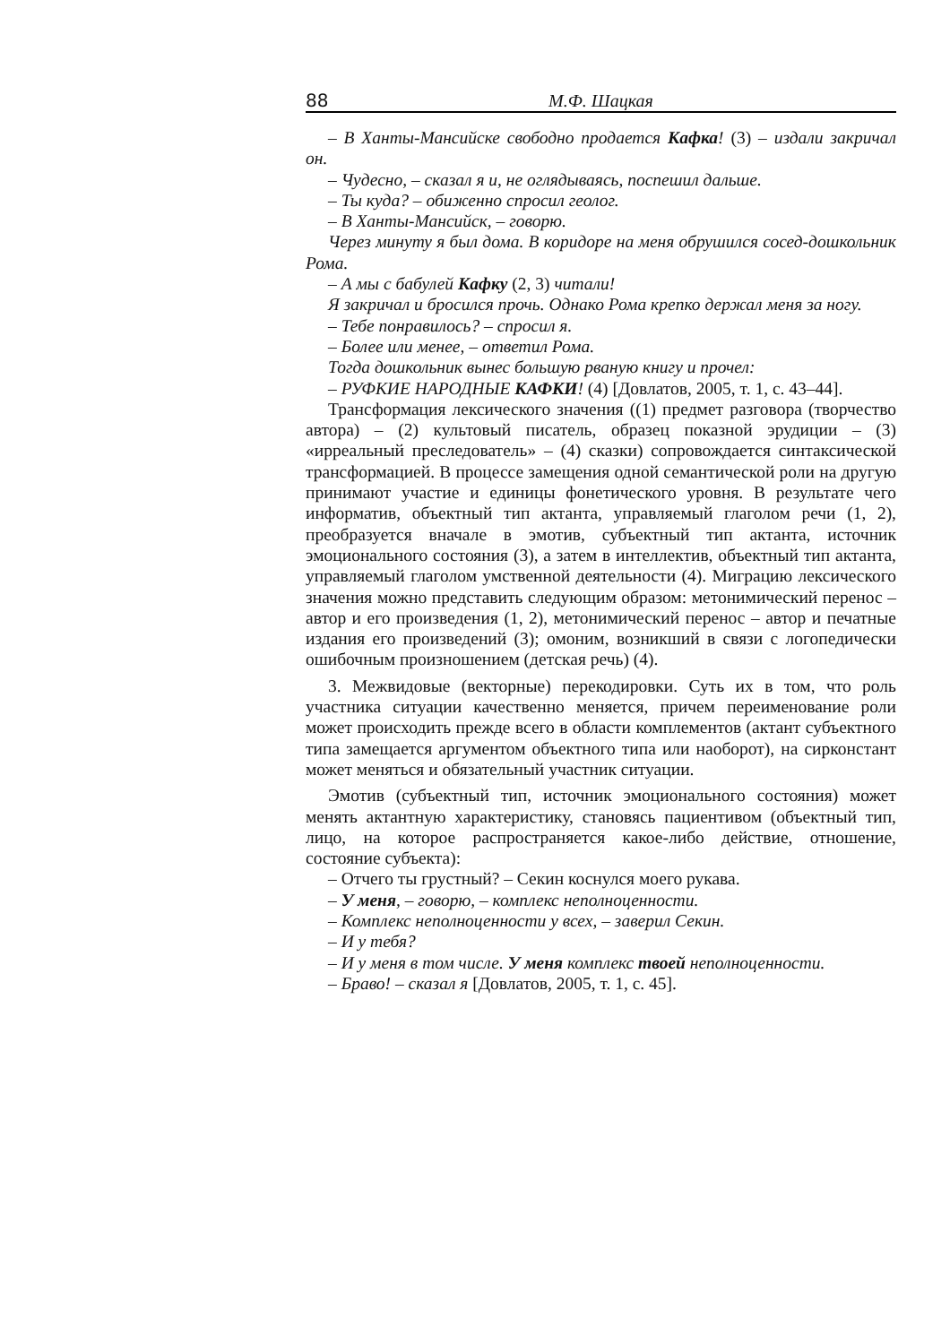88 М.Ф. Шацкая
– В Ханты-Мансийске свободно продается Кафка! (3) – издали закричал он.
– Чудесно, – сказал я и, не оглядываясь, поспешил дальше.
– Ты куда? – обиженно спросил геолог.
– В Ханты-Мансийск, – говорю.
Через минуту я был дома. В коридоре на меня обрушился сосед-дошкольник Рома.
– А мы с бабулей Кафку (2, 3) читали!
Я закричал и бросился прочь. Однако Рома крепко держал меня за ногу.
– Тебе понравилось? – спросил я.
– Более или менее, – ответил Рома.
Тогда дошкольник вынес большую рваную книгу и прочел:
– РУФКИЕ НАРОДНЫЕ КАФКИ! (4) [Довлатов, 2005, т. 1, с. 43–44].
Трансформация лексического значения ((1) предмет разговора (творчество автора) – (2) культовый писатель, образец показной эрудиции – (3) «ирреальный преследователь» – (4) сказки) сопровождается синтаксической трансформацией. В процессе замещения одной семантической роли на другую принимают участие и единицы фонетического уровня. В результате чего информатив, объектный тип актанта, управляемый глаголом речи (1, 2), преобразуется вначале в эмотив, субъектный тип актанта, источник эмоционального состояния (3), а затем в интеллектив, объектный тип актанта, управляемый глаголом умственной деятельности (4). Миграцию лексического значения можно представить следующим образом: метонимический перенос – автор и его произведения (1, 2), метонимический перенос – автор и печатные издания его произведений (3); омоним, возникший в связи с логопедически ошибочным произношением (детская речь) (4).
3. Межвидовые (векторные) перекодировки. Суть их в том, что роль участника ситуации качественно меняется, причем переименование роли может происходить прежде всего в области комплементов (актант субъектного типа замещается аргументом объектного типа или наоборот), на сирконстант может меняться и обязательный участник ситуации.
Эмотив (субъектный тип, источник эмоционального состояния) может менять актантную характеристику, становясь пациентивом (объектный тип, лицо, на которое распространяется какое-либо действие, отношение, состояние субъекта):
– Отчего ты грустный? – Секин коснулся моего рукава.
– У меня, – говорю, – комплекс неполноценности.
– Комплекс неполноценности у всех, – заверил Секин.
– И у тебя?
– И у меня в том числе. У меня комплекс твоей неполноценности.
– Браво! – сказал я [Довлатов, 2005, т. 1, с. 45].